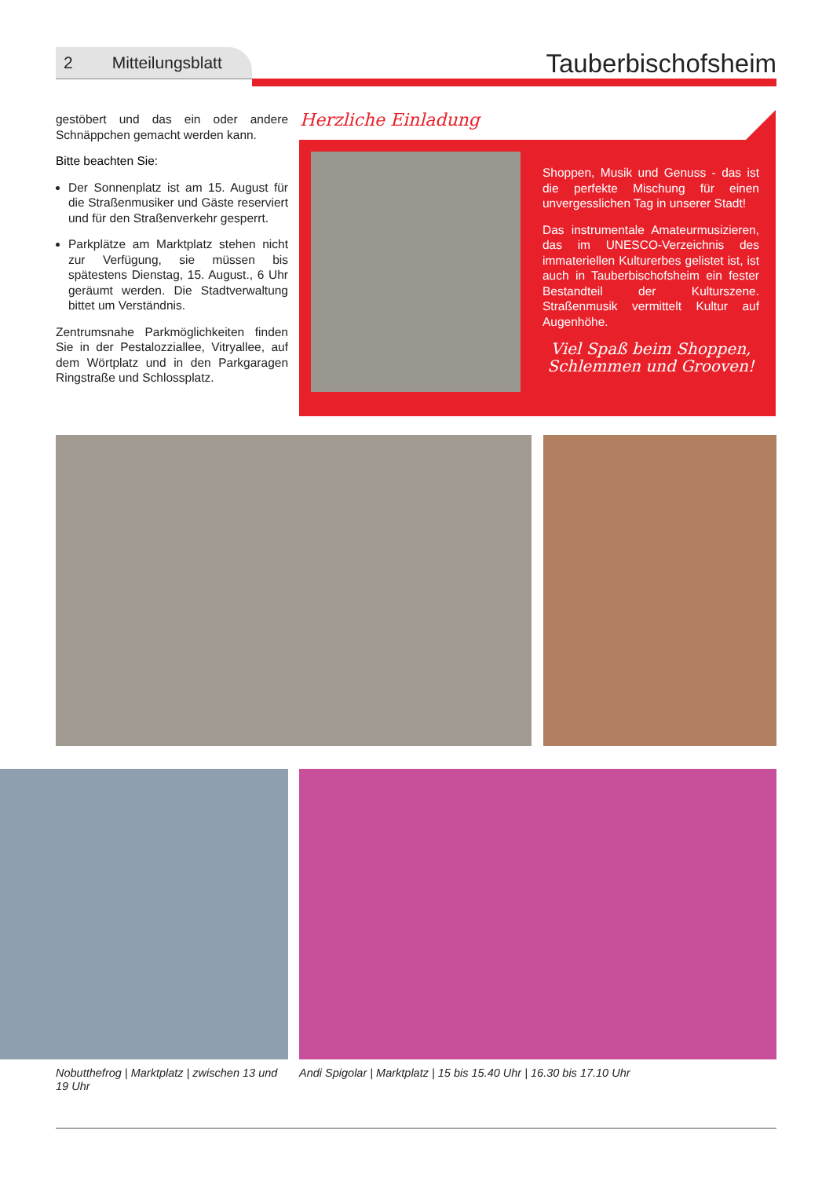2 Mitteilungsblatt Tauberbischofsheim
gestöbert und das ein oder andere Schnäppchen gemacht werden kann.
Bitte beachten Sie:
Der Sonnenplatz ist am 15. August für die Straßenmusiker und Gäste reserviert und für den Straßenverkehr gesperrt.
Parkplätze am Marktplatz stehen nicht zur Verfügung, sie müssen bis spätestens Dienstag, 15. August., 6 Uhr geräumt werden. Die Stadtverwaltung bittet um Verständnis.
Zentrumsnahe Parkmöglichkeiten finden Sie in der Pestalozziallee, Vitryallee, auf dem Wörtplatz und in den Parkgaragen Ringstraße und Schlossplatz.
Herzliche Einladung
Shoppen, Musik und Genuss - das ist die perfekte Mischung für einen unvergesslichen Tag in unserer Stadt!
Das instrumentale Amateurmusizieren, das im UNESCO-Verzeichnis des immateriellen Kulturerbes gelistet ist, ist auch in Tauberbischofsheim ein fester Bestandteil der Kulturszene. Straßenmusik vermittelt Kultur auf Augenhöhe.
Viel Spaß beim Shoppen,
Schlemmen und Grooven!
Nobutthefrog | Marktplatz | zwischen 13 und 19 Uhr
Andi Spigolar | Marktplatz | 15 bis 15.40 Uhr | 16.30 bis 17.10 Uhr